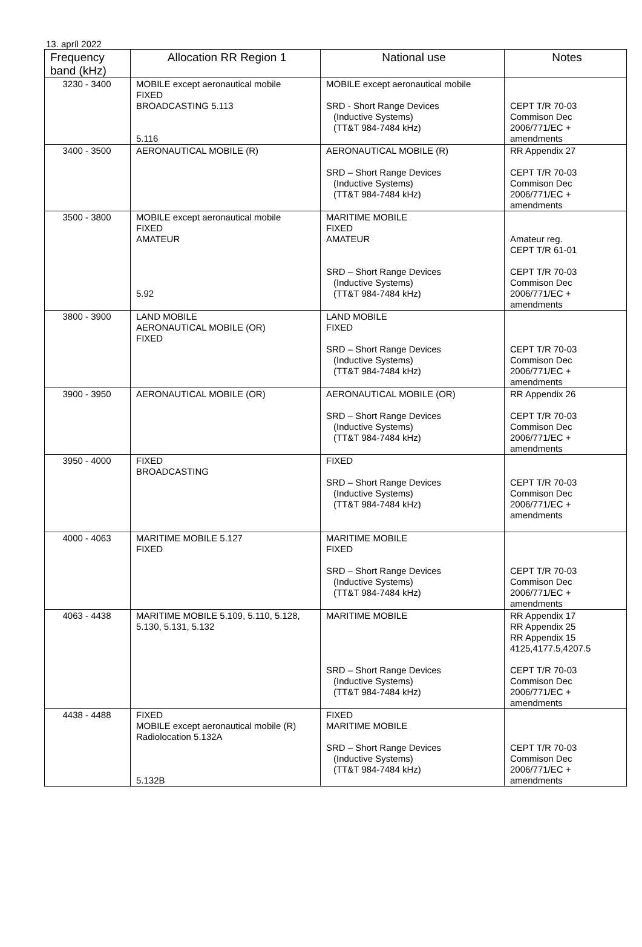13. apríl 2022
| Frequency band (kHz) | Allocation RR Region 1 | National use | Notes |
| --- | --- | --- | --- |
| 3230 - 3400 | MOBILE except aeronautical mobile FIXED BROADCASTING 5.113 5.116 | MOBILE except aeronautical mobile SRD - Short Range Devices (Inductive Systems) (TT&T 984-7484 kHz) | CEPT T/R 70-03 Commison Dec 2006/771/EC + amendments |
| 3400 - 3500 | AERONAUTICAL MOBILE (R) | AERONAUTICAL MOBILE (R) SRD – Short Range Devices (Inductive Systems) (TT&T 984-7484 kHz) | RR Appendix 27 CEPT T/R 70-03 Commison Dec 2006/771/EC + amendments |
| 3500 - 3800 | MOBILE except aeronautical mobile FIXED AMATEUR 5.92 | MARITIME MOBILE FIXED AMATEUR SRD – Short Range Devices (Inductive Systems) (TT&T 984-7484 kHz) | Amateur reg. CEPT T/R 61-01 CEPT T/R 70-03 Commison Dec 2006/771/EC + amendments |
| 3800 - 3900 | LAND MOBILE AERONAUTICAL MOBILE (OR) FIXED | LAND MOBILE FIXED SRD – Short Range Devices (Inductive Systems) (TT&T 984-7484 kHz) | CEPT T/R 70-03 Commison Dec 2006/771/EC + amendments |
| 3900 - 3950 | AERONAUTICAL MOBILE (OR) | AERONAUTICAL MOBILE (OR) SRD – Short Range Devices (Inductive Systems) (TT&T 984-7484 kHz) | RR Appendix 26 CEPT T/R 70-03 Commison Dec 2006/771/EC + amendments |
| 3950 - 4000 | FIXED BROADCASTING | FIXED SRD – Short Range Devices (Inductive Systems) (TT&T 984-7484 kHz) | CEPT T/R 70-03 Commison Dec 2006/771/EC + amendments |
| 4000 - 4063 | MARITIME MOBILE 5.127 FIXED | MARITIME MOBILE FIXED SRD – Short Range Devices (Inductive Systems) (TT&T 984-7484 kHz) | CEPT T/R 70-03 Commison Dec 2006/771/EC + amendments |
| 4063 - 4438 | MARITIME MOBILE 5.109, 5.110, 5.128, 5.130, 5.131, 5.132 | MARITIME MOBILE SRD – Short Range Devices (Inductive Systems) (TT&T 984-7484 kHz) | RR Appendix 17 RR Appendix 25 RR Appendix 15 4125,4177.5,4207.5 CEPT T/R 70-03 Commison Dec 2006/771/EC + amendments |
| 4438 - 4488 | FIXED MOBILE except aeronautical mobile (R) Radiolocation 5.132A 5.132B | FIXED MARITIME MOBILE SRD – Short Range Devices (Inductive Systems) (TT&T 984-7484 kHz) | CEPT T/R 70-03 Commison Dec 2006/771/EC + amendments |